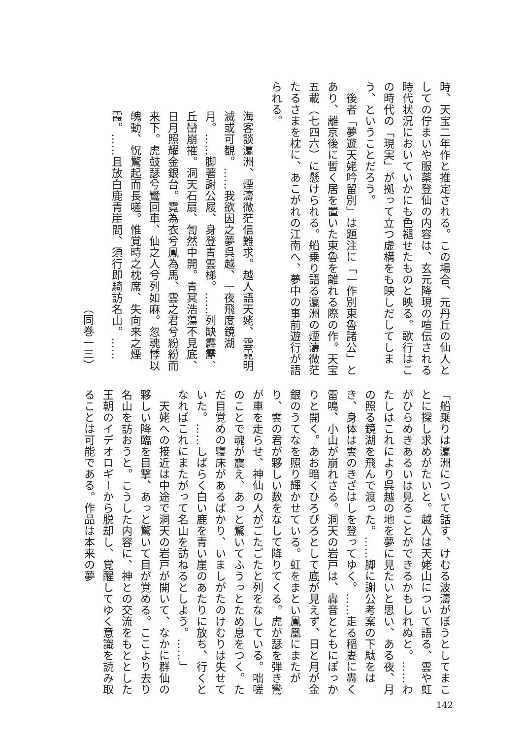時、天宝二年作と推定される。この場合、元丹丘の仙人としての佇まいや服薬登仙の内容は、玄元降現の喧伝される時代状況においていかにも色褪せたものと映る。歌行はこの時代の「現実」が拠って立つ虚構をも映しだしてしまう、ということだろう。
　後者「夢遊天姥吟留別」は題注に「一作別東魯諸公」とあり、離京後に暫く居を置いた東魯を離れる際の作。天宝五載（七四六）に懸けられる。船乗り語る瀛洲の煙濤微茫たるさまを枕に、あこがれの江南へ、夢中の事前遊行が語られる。
海客談瀛洲、煙濤微茫信難求。越人語天姥、雲霓明滅或可覩。……我欲因之夢呉越、一夜飛度鏡湖月。……脚著謝公屐、身登青雲梯。……列缺霹靂、丘巒崩摧。洞天石扇、訇然中開。青冥浩蕩不見底、日月照耀金銀台。霓為衣兮鳳為馬、雲之君兮紛紛而来下。虎鼓瑟兮鸞回車、仙之人兮列如麻。忽魂悸以魄動、怳驚起而長嗟。惟覚時之枕席、失向来之煙霞。……且放白鹿青崖間、須行即騎訪名山。……
（同巻一三）
「船乗りは瀛洲について話す、けむる波濤がぼうとしてまことに探し求めがたいと。越人は天姥山について語る、雲や虹がひらめきあるいは見ることができるかもしれぬと。……わたしはこれにより呉越の地を夢に見たいと思い、ある夜、月の照る鏡湖を飛んで渡った。……脚に謝公考案の下駄をはき、身体は雲のきざはしを登ってゆく。……走る稲妻に轟く雷鳴、小山が崩れさる。洞天の岩戸は、轟音とともにぽっかりと開く。あお暗くひろびろとして底が見えず、日と月が金銀のうてなを照り輝かせている。虹をまとい鳳凰にまたがり、雲の君が夥しい数をなして降りてくる。虎が瑟を弾き鸞が車を走らせ、神仙の人がごたごたと列をなしている。咄嗟のことで魂が震え、あっと驚いてふうっとため息をつく。ただ目覚めの寝床があるばかり、いましがたのけむりは失せていた。……しばらく白い鹿を青い崖のあたりに放ち、行くとなればこれにまたがって名山を訪ねるとしよう。……」
　天姥への接近は中途で洞天の岩戸が開いて、なかに群仙の夥しい降臨を目撃、あっと驚いて目が覚める。ここより去り名山を訪おうと。こうした内容に、神との交流をもととした王朝のイデオロギーから脱却し、覚醒してゆく意識を読み取ることは可能である。作品は本来の夢
142